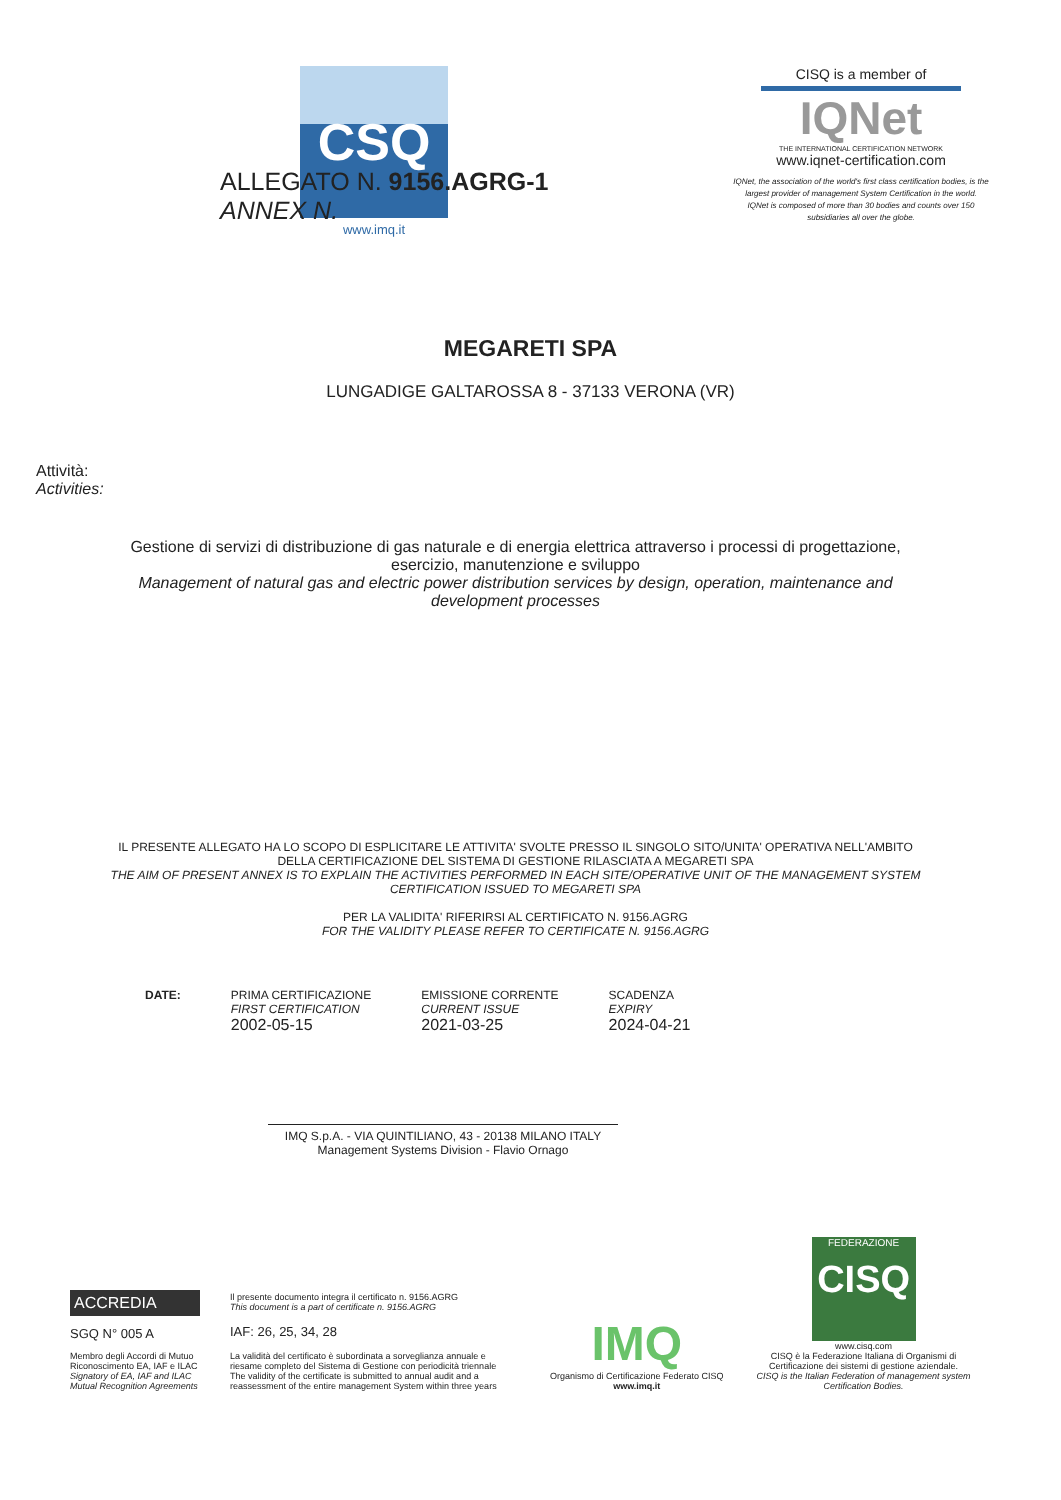CSQ
www.imq.it
CISQ is a member of
IQNet
THE INTERNATIONAL CERTIFICATION NETWORK
www.iqnet-certification.com
IQNet, the association of the world's first class certification bodies, is the largest provider of management System Certification in the world.
IQNet is composed of more than 30 bodies and counts over 150 subsidiaries all over the globe.
ALLEGATO N. 9156.AGRG-1
ANNEX N.
MEGARETI SPA
LUNGADIGE GALTAROSSA 8 - 37133 VERONA (VR)
Attività:
Activities:
Gestione di servizi di distribuzione di gas naturale e di energia elettrica attraverso i processi di progettazione, esercizio, manutenzione e sviluppo
Management of natural gas and electric power distribution services by design, operation, maintenance and development processes
IL PRESENTE ALLEGATO HA LO SCOPO DI ESPLICITARE LE ATTIVITA' SVOLTE PRESSO IL SINGOLO SITO/UNITA' OPERATIVA NELL'AMBITO DELLA CERTIFICAZIONE DEL SISTEMA DI GESTIONE RILASCIATA A MEGARETI SPA
THE AIM OF PRESENT ANNEX IS TO EXPLAIN THE ACTIVITIES PERFORMED IN EACH SITE/OPERATIVE UNIT OF THE MANAGEMENT SYSTEM CERTIFICATION ISSUED TO MEGARETI SPA
PER LA VALIDITA' RIFERIRSI AL CERTIFICATO N. 9156.AGRG
FOR THE VALIDITY PLEASE REFER TO CERTIFICATE N. 9156.AGRG
DATE: PRIMA CERTIFICAZIONE
FIRST CERTIFICATION
2002-05-15
EMISSIONE CORRENTE
CURRENT ISSUE
2021-03-25
SCADENZA
EXPIRY
2024-04-21
IMQ S.p.A. - VIA QUINTILIANO, 43 - 20138 MILANO ITALY
Management Systems Division - Flavio Ornago
ACCREDIA
SGQ N° 005 A
Membro degli Accordi di Mutuo Riconoscimento EA, IAF e ILAC
Signatory of EA, IAF and ILAC Mutual Recognition Agreements
Il presente documento integra il certificato n. 9156.AGRG
This document is a part of certificate n. 9156.AGRG
IAF: 26, 25, 34, 28
La validità del certificato è subordinata a sorveglianza annuale e riesame completo del Sistema di Gestione con periodicità triennale
The validity of the certificate is submitted to annual audit and a reassessment of the entire management System within three years
IMQ
Organismo di Certificazione Federato CISQ
www.imq.it
FEDERAZIONE
CISQ
www.cisq.com
CISQ è la Federazione Italiana di Organismi di Certificazione dei sistemi di gestione aziendale.
CISQ is the Italian Federation of management system Certification Bodies.